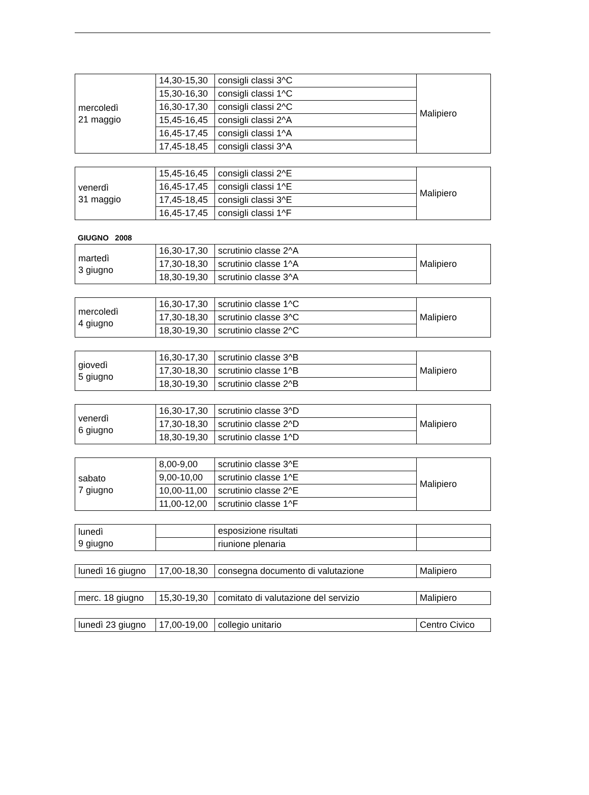| mercoledì 21 maggio | 14,30-15,30 | consigli classi 3^C | Malipiero |
| | 15,30-16,30 | consigli classi 1^C | |
| | 16,30-17,30 | consigli classi 2^C | |
| | 15,45-16,45 | consigli classi 2^A | |
| | 16,45-17,45 | consigli classi 1^A | |
| | 17,45-18,45 | consigli classi 3^A | |
| venerdì 31 maggio | 15,45-16,45 | consigli classi 2^E | Malipiero |
| | 16,45-17,45 | consigli classi 1^E | |
| | 17,45-18,45 | consigli classi 3^E | |
| | 16,45-17,45 | consigli classi 1^F | |
GIUGNO 2008
| martedì 3 giugno | 16,30-17,30 | scrutinio classe 2^A | Malipiero |
| | 17,30-18,30 | scrutinio classe 1^A | |
| | 18,30-19,30 | scrutinio classe 3^A | |
| mercoledì 4 giugno | 16,30-17,30 | scrutinio classe 1^C | Malipiero |
| | 17,30-18,30 | scrutinio classe 3^C | |
| | 18,30-19,30 | scrutinio classe 2^C | |
| giovedì 5 giugno | 16,30-17,30 | scrutinio classe 3^B | Malipiero |
| | 17,30-18,30 | scrutinio classe 1^B | |
| | 18,30-19,30 | scrutinio classe 2^B | |
| venerdì 6 giugno | 16,30-17,30 | scrutinio classe 3^D | Malipiero |
| | 17,30-18,30 | scrutinio classe 2^D | |
| | 18,30-19,30 | scrutinio classe 1^D | |
| sabato 7 giugno | 8,00-9,00 | scrutinio classe 3^E | Malipiero |
| | 9,00-10,00 | scrutinio classe 1^E | |
| | 10,00-11,00 | scrutinio classe 2^E | |
| | 11,00-12,00 | scrutinio classe 1^F | |
| lunedì 9 giugno | | esposizione risultati | |
| | | riunione plenaria | |
| lunedì 16 giugno | 17,00-18,30 | consegna documento di valutazione | Malipiero |
| merc. 18 giugno | 15,30-19,30 | comitato di valutazione del servizio | Malipiero |
| lunedì 23 giugno | 17,00-19,00 | collegio unitario | Centro Civico |